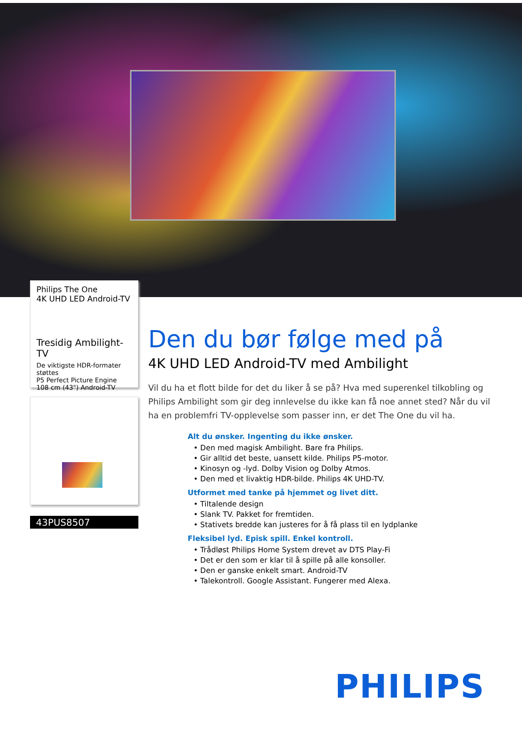Philips The One
4K UHD LED Android-TV
Tresidig Ambilight-TV
De viktigste HDR-formater støttes
P5 Perfect Picture Engine
108 cm (43") Android-TV
43PUS8507
Den du bør følge med på
4K UHD LED Android-TV med Ambilight
Vil du ha et flott bilde for det du liker å se på? Hva med superenkel tilkobling og Philips Ambilight som gir deg innlevelse du ikke kan få noe annet sted? Når du vil ha en problemfri TV-opplevelse som passer inn, er det The One du vil ha.
Alt du ønsker. Ingenting du ikke ønsker.
• Den med magisk Ambilight. Bare fra Philips.
• Gir alltid det beste, uansett kilde. Philips P5-motor.
• Kinosyn og -lyd. Dolby Vision og Dolby Atmos.
• Den med et livaktig HDR-bilde. Philips 4K UHD-TV.
Utformet med tanke på hjemmet og livet ditt.
• Tiltalende design
• Slank TV. Pakket for fremtiden.
• Stativets bredde kan justeres for å få plass til en lydplanke
Fleksibel lyd. Episk spill. Enkel kontroll.
• Trådløst Philips Home System drevet av DTS Play-Fi
• Det er den som er klar til å spille på alle konsoller.
• Den er ganske enkelt smart. Android-TV
• Talekontroll. Google Assistant. Fungerer med Alexa.
PHILIPS